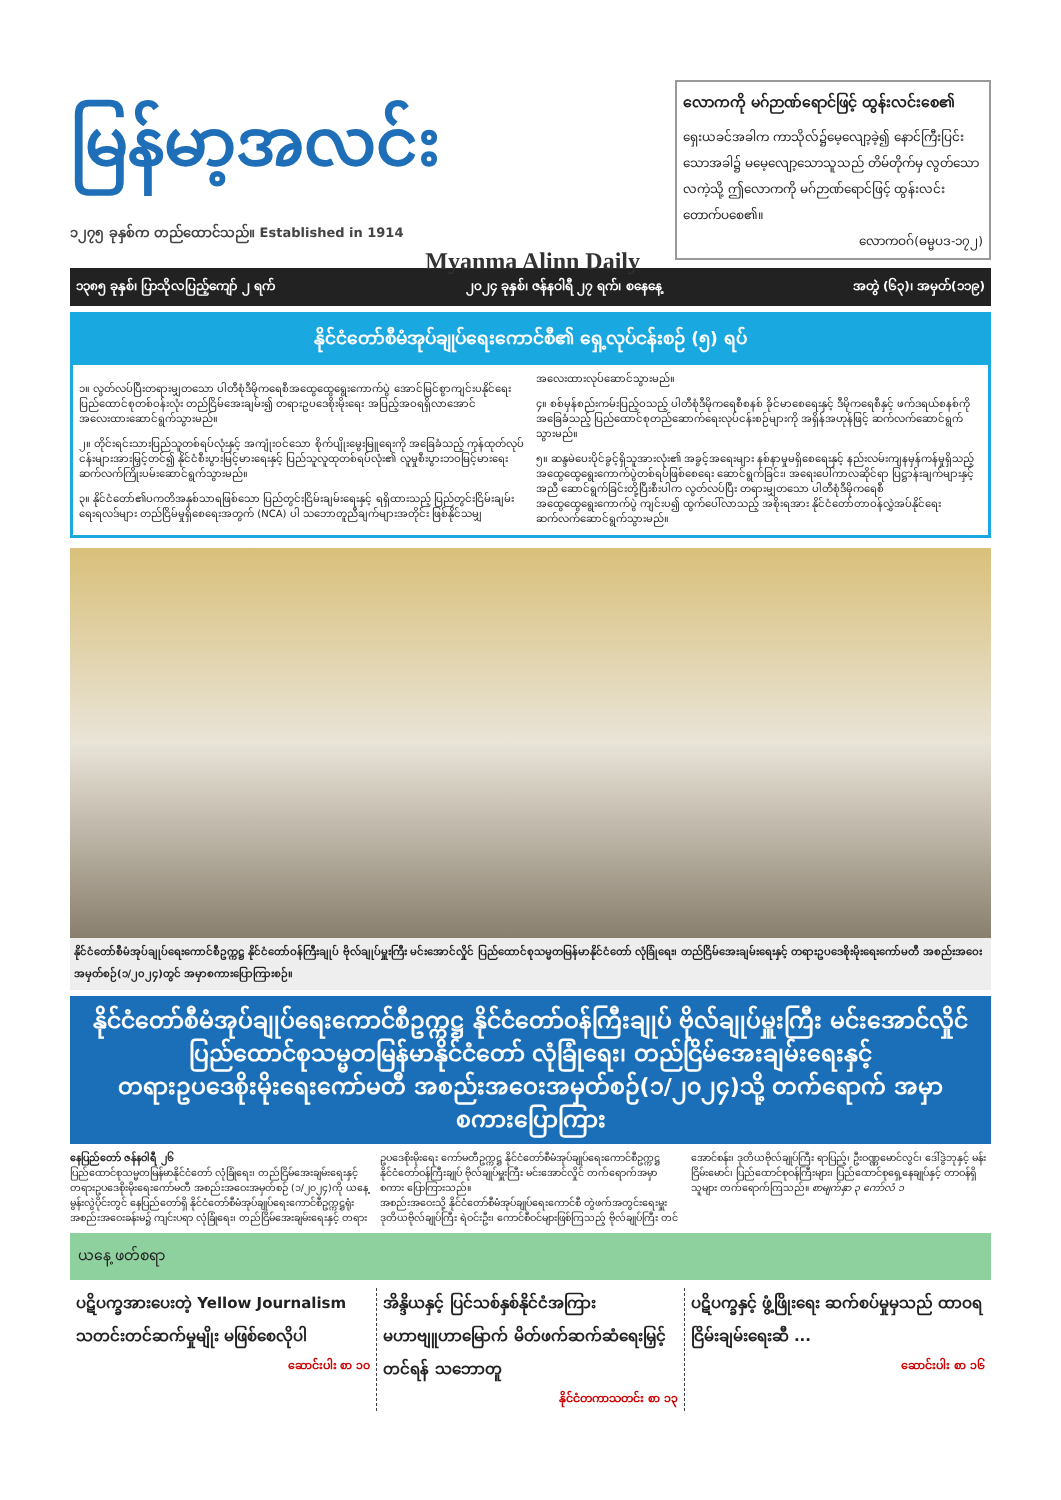မြန်မာ့အလင်း
၁၂၇၅ ခုနှစ်က တည်ထောင်သည်။ Established in 1914
Myanma Alinn Daily
လောကကို မဂ်ဉာဏ်ရောင်ဖြင့် ထွန်းလင်းစေ၏
ရှေးယခင်အခါက ကာသိုလ်၌မေ့လျော့ခဲ့၍ နောင်ကြီးပြင်းသောအခါ၌ မမေ့လျော့သောသူသည် တိမ်တိုက်မှ လွတ်သောလကဲ့သို့ ဤလောကကို မဂ်ဉာဏ်ရောင်ဖြင့် ထွန်းလင်းတောက်ပစေ၏။
လောကဝဂ်(ဓမ္မပဒ-၁၇၂)
၁၃၈၅ ခုနှစ်၊ ပြာသိုလပြည့်ကျော် ၂ ရက် ၂၀၂၄ ခုနှစ်၊ ဇန်နဝါရီ ၂၇ ရက်၊ စနေနေ့ အတွဲ (၆၃)၊ အမှတ်(၁၁၉)
နိုင်ငံတော်စီမံအုပ်ချုပ်ရေးကောင်စီ၏ ရှေ့လုပ်ငန်းစဉ် (၅) ရပ်
၁။ လွတ်လပ်ပြီးတရားမျှတသော ပါတီစုံဒီမိုကရေစီအထွေထွေရွေးကောက်ပွဲ အောင်မြင်စွာကျင်းပနိုင်ရေး ပြည်ထောင်စုတစ်ဝန်းလုံး တည်ငြိမ်အေးချမ်း၍ တရားဥပဒေစိုးမိုးရေး အပြည့်အဝရရှိလာအောင် အလေးထားဆောင်ရွက်သွားမည်။
၂။ တိုင်းရင်းသားပြည်သူတစ်ရပ်လုံးနှင့် အကျုံးဝင်သော စိုက်ပျိုးမွေးမြူရေးကို အခြေခံသည့် ကုန်ထုတ်လုပ်ငန်းများအားမြှင့်တင်၍ နိုင်ငံစီးပွားမြင့်မားရေးနှင့် ပြည်သူလူထုတစ်ရပ်လုံး၏ လူမှုစီးပွားဘဝမြင့်မားရေး ဆက်လက်ကြိုးပမ်းဆောင်ရွက်သွားမည်။
၃။ နိုင်ငံတော်၏ပကတိအနှစ်သာရဖြစ်သော ပြည်တွင်းငြိမ်းချမ်းရေးနှင့် ရရှိထားသည့် ပြည်တွင်းငြိမ်းချမ်းရေးရလဒ်များ တည်ငြိမ်မှုရှိစေရေးအတွက် (NCA) ပါ သဘောတူညီချက်များအတိုင်း ဖြစ်နိုင်သမျှ အလေးထားလုပ်ဆောင်သွားမည်။
၄။ စစ်မှန်စည်းကမ်းပြည့်ဝသည့် ပါတီစုံဒီမိုကရေစီစနစ် ခိုင်မာစေရေးနှင့် ဒီမိုကရေစီနှင့် ဖက်ဒရယ်စနစ်ကိုအခြေခံသည့် ပြည်ထောင်စုတည်ဆောက်ရေးလုပ်ငန်းစဉ်များကို အရှိန်အဟုန်ဖြင့် ဆက်လက်ဆောင်ရွက်သွားမည်။
၅။ ဆန္ဒမဲပေးပိုင်ခွင့်ရှိသူအားလုံး၏ အခွင့်အရေးများ နစ်နာမှုမရှိစေရေးနှင့် နည်းလမ်းကျနမှန်ကန်မှုရှိသည့် အထွေထွေရွေးကောက်ပွဲတစ်ရပ်ဖြစ်စေရေး ဆောင်ရွက်ခြင်း၊ အရေးပေါ်ကာလဆိုင်ရာ ပြဋ္ဌာန်းချက်များနှင့်အညီ ဆောင်ရွက်ခြင်းတို့ပြီးစီးပါက လွတ်လပ်ပြီး တရားမျှတသော ပါတီစုံဒီမိုကရေစီအထွေထွေရွေးကောက်ပွဲ ကျင်းပ၍ ထွက်ပေါ်လာသည့် အစိုးရအား နိုင်ငံတော်တာဝန်လွှဲအပ်နိုင်ရေး ဆက်လက်ဆောင်ရွက်သွားမည်။
နိုင်ငံတော်စီမံအုပ်ချုပ်ရေးကောင်စီဥက္ကဋ္ဌ နိုင်ငံတော်ဝန်ကြီးချုပ် ဗိုလ်ချုပ်မှူးကြီး မင်းအောင်လှိုင် ပြည်ထောင်စုသမ္မတမြန်မာနိုင်ငံတော် လုံခြုံရေး၊ တည်ငြိမ်အေးချမ်းရေးနှင့် တရားဥပဒေစိုးမိုးရေးကော်မတီ အစည်းအဝေးအမှတ်စဉ်(၁/၂၀၂၄)တွင် အမှာစကားပြောကြားစဉ်။
နိုင်ငံတော်စီမံအုပ်ချုပ်ရေးကောင်စီဥက္ကဋ္ဌ နိုင်ငံတော်ဝန်ကြီးချုပ် ဗိုလ်ချုပ်မှူးကြီး မင်းအောင်လှိုင်
ပြည်ထောင်စုသမ္မတမြန်မာနိုင်ငံတော် လုံခြုံရေး၊ တည်ငြိမ်အေးချမ်းရေးနှင့်
တရားဥပဒေစိုးမိုးရေးကော်မတီ အစည်းအဝေးအမှတ်စဉ်(၁/၂၀၂၄)သို့ တက်ရောက် အမှာစကားပြောကြား
နေပြည်တော် ဇန်နဝါရီ ၂၆
ပြည်ထောင်စုသမ္မတမြန်မာနိုင်ငံတော် လုံခြုံရေး၊ တည်ငြိမ်အေးချမ်းရေးနှင့် တရားဥပဒေစိုးမိုးရေးကော်မတီ အစည်းအဝေးအမှတ်စဉ် (၁/၂၀၂၄)ကို ယနေ့ မွန်းလွဲပိုင်းတွင် နေပြည်တော်ရှိ နိုင်ငံတော်စီမံအုပ်ချုပ်ရေးကောင်စီဥက္ကဋ္ဌရုံး အစည်းအဝေးခန်းမ၌ ကျင်းပရာ လုံခြုံရေး၊ တည်ငြိမ်အေးချမ်းရေးနှင့် တရားဥပဒေစိုးမိုးရေး ကော်မတီဥက္ကဋ္ဌ နိုင်ငံတော်စီမံအုပ်ချုပ်ရေးကောင်စီဥက္ကဋ္ဌ နိုင်ငံတော်ဝန်ကြီးချုပ် ဗိုလ်ချုပ်မှူးကြီး မင်းအောင်လှိုင် တက်ရောက်အမှာစကား ပြောကြားသည်။
အစည်းအဝေးသို့ နိုင်ငံတော်စီမံအုပ်ချုပ်ရေးကောင်စီ တွဲဖက်အတွင်းရေးမှူး ဒုတိယဗိုလ်ချုပ်ကြီး ရဲဝင်းဦး၊ ကောင်စီဝင်များဖြစ်ကြသည့် ဗိုလ်ချုပ်ကြီး တင်အောင်စန်း၊ ဒုတိယဗိုလ်ချုပ်ကြီး ရာပြည့်၊ ဦးဝဏ္ဏမောင်လွင်၊ ဒေါ်ဒွဲဘုနှင့် မန်းငြိမ်းမောင်၊ ပြည်ထောင်စုဝန်ကြီးများ၊ ပြည်ထောင်စုရှေ့နေချုပ်နှင့် တာဝန်ရှိသူများ တက်ရောက်ကြသည်။ စာမျက်နှာ ၃ ကော်လံ ၁
ယနေ့ ဖတ်စရာ
ပဋိပက္ခအားပေးတဲ့ Yellow Journalism သတင်းတင်ဆက်မှုမျိုး မဖြစ်စေလိုပါ
ဆောင်းပါး စာ ၁၀
အိန္ဒိယနှင့် ပြင်သစ်နှစ်နိုင်ငံအကြား မဟာဗျူဟာမြောက် မိတ်ဖက်ဆက်ဆံရေးမြှင့်တင်ရန် သဘောတူ
နိုင်ငံတကာသတင်း စာ ၁၃
ပဋိပက္ခနှင့် ဖွံ့ဖြိုးရေး ဆက်စပ်မှုမှသည် ထာဝရငြိမ်းချမ်းရေးဆီ ...
ဆောင်းပါး စာ ၁၆